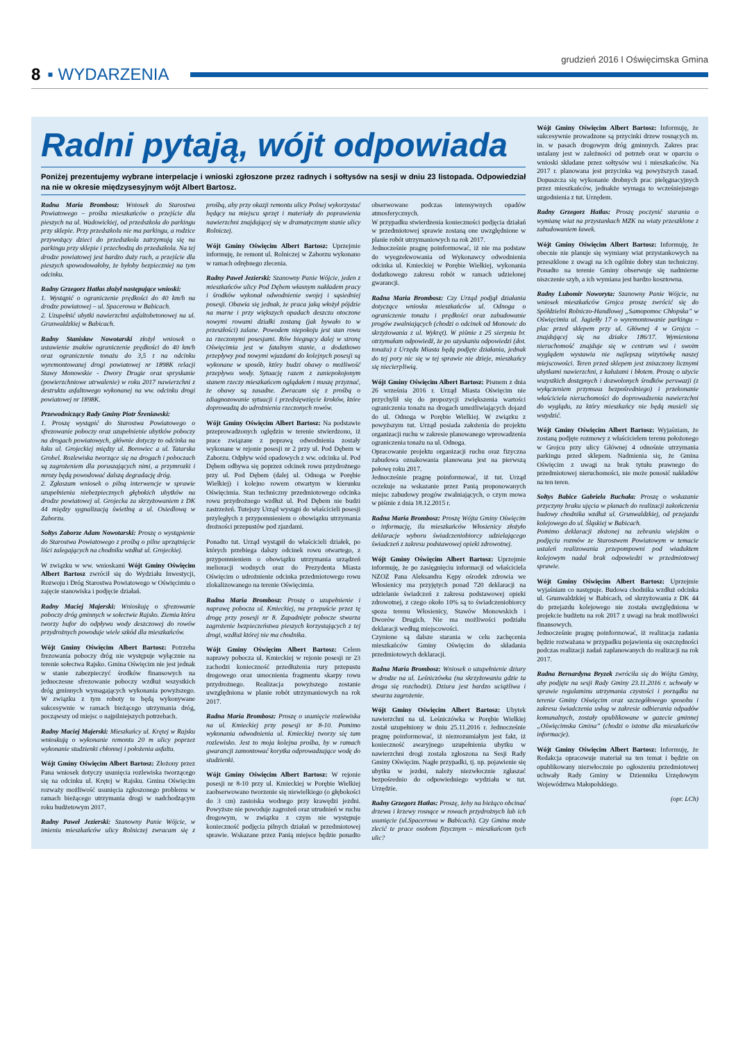grudzień 2016 I Oświęcimska Gmina
8 ▪ WYDARZENIA
Radni pytają, wójt odpowiada
Poniżej prezentujemy wybrane interpelacje i wnioski zgłoszone przez radnych i sołtysów na sesji w dniu 23 listopada. Odpowiedział na nie w okresie międzysesyjnym wójt Albert Bartosz.
Radna Maria Brombosz: Wniosek do Starostwa Powiatowego – prośba mieszkańców o przejście dla pieszych na ul. Wadowickiej, od przedszkola do parkingu przy sklepie. Przy przedszkolu nie ma parkingu, a rodzice przywożący dzieci do przedszkola zatrzymują się na parkingu przy sklepie i przechodzą do przedszkola. Na tej drodze powiatowej jest bardzo duży ruch, a przejście dla pieszych spowodowałoby, że byłoby bezpieczniej na tym odcinku.
Radny Grzegorz Hatłas złożył następujące wnioski:
1. Wystąpić o ograniczenie prędkości do 40 km/h na drodze powiatowej – ul. Spacerowa w Babicach.
2. Uzupełnić ubytki nawierzchni asfaltobetonowej na ul. Grunwaldzkiej w Babicach.
Radny Stanisław Nowotarski złożył wniosek o ustawienie znaków ograniczenie prędkości do 40 km/h oraz ograniczenie tonażu do 3,5 t na odcinku wyremontowanej drogi powiatowej nr 1898K relacji Stawy Monowskie - Dwory Drugie oraz spryskanie (powierzchniowe utrwalenie) w roku 2017 nawierzchni z destruktu asfaltowego wykonanej na ww. odcinku drogi powiatowej nr 1898K.
Przewodniczący Rady Gminy Piotr Śreniawski:
1. Proszę wystąpić do Starostwa Powiatowego o sfrezowanie poboczy oraz uzupełnienie ubytków poboczy na drogach powiatowych, głównie dotyczy to odcinka na łuku ul. Grojeckiej między ul. Borowiec a ul. Tatarska Grobel. Rozlewiska tworzące się na drogach i poboczach są zagrożeniem dla poruszających nimi, a przymrozki i mrozy będą powodować dalszą degradację dróg.
2. Zgłaszam wniosek o pilną interwencje w sprawie uzupełnienia niebezpiecznych głębokich ubytków na drodze powiatowej ul. Grojecka za skrzyżowaniem z DK 44 między sygnalizacją świetlną a ul. Osiedlową w Zaborzu.
Sołtys Zaborze Adam Nowotarski: Proszę o wystąpienie do Starostwa Powiatowego z prośbą o pilne uprzątnięcie liści zalegających na chodniku wzdłuż ul. Grojeckiej.
W związku w ww. wnioskami Wójt Gminy Oświęcim Albert Bartosz zwrócił się do Wydziału Inwestycji, Rozwoju i Dróg Starostwa Powiatowego w Oświęcimiu o zajęcie stanowiska i podjęcie działań.
Radny Maciej Majerski: Wnioskuję o sfrezowanie poboczy dróg gminnych w sołectwie Rajsko. Ziemia która tworzy bufor do odpływu wody deszczowej do rowów przydrożnych powoduje wiele szkód dla mieszkańców.
Wójt Gminy Oświęcim Albert Bartosz: Potrzeba frezowania poboczy dróg nie występuje wyłącznie na terenie sołectwa Rajsko. Gmina Oświęcim nie jest jednak w stanie zabezpieczyć środków finansowych na jednoczesne sfrezowanie poboczy wzdłuż wszystkich dróg gminnych wymagających wykonania powyższego. W związku z tym roboty te będą wykonywane sukcesywnie w ramach bieżącego utrzymania dróg, począwszy od miejsc o najpilniejszych potrzebach.
Radny Maciej Majerski: Mieszkańcy ul. Krętej w Rajsku wnioskują o wykonanie remontu 20 m ulicy poprzez wykonanie studzienki chłonnej i położenia asfaltu.
Wójt Gminy Oświęcim Albert Bartosz: Złożony przez Pana wniosek dotyczy usunięcia rozlewiska tworzącego się na odcinku ul. Krętej w Rajsku. Gmina Oświęcim rozważy możliwość usunięcia zgłoszonego problemu w ramach bieżącego utrzymania drogi w nadchodzącym roku budżetowym 2017.
Radny Paweł Jezierski: Szanowny Panie Wójcie, w imieniu mieszkańców ulicy Rolniczej zwracam się z prośbą, aby przy okazji remontu ulicy Polnej wykorzystać będący na miejscu sprzęt i materiały do poprawienia nawierzchni znajdującej się w dramatycznym stanie ulicy Rolniczej.
Wójt Gminy Oświęcim Albert Bartosz: Uprzejmie informuję, że remont ul. Rolniczej w Zaborzu wykonano w ramach odrębnego zlecenia.
Radny Paweł Jezierski: Szanowny Panie Wójcie, jeden z mieszkańców ulicy Pod Dębem własnym nakładem pracy i środków wykonał odwodnienie swojej i sąsiedniej posesji. Obawia się jednak, że praca jaką włożył pójdzie na marne i przy większych opadach deszczu otoczone nowymi rowami działki zostaną (jak bywało to w przeszłości) zalane. Powodem niepokoju jest stan rowu za rzeczonymi posesjami. Rów biegnący dalej w stronę Oświęcimia jest w fatalnym stanie, a dodatkowo przepływy pod nowymi wjazdami do kolejnych posesji są wykonane w sposób, który budzi obawy o możliwość przepływu wody. Sytuację razem z zaniepokojonym stanem rzeczy mieszkańcem oglądałem i muszę przyznać, że obawy są zasadne. Zwracam się z prośbą o zdiagnozowanie sytuacji i przedsięwzięcie kroków, które doprowadzą do udrożnienia rzeczonych rowów.
Wójt Gminy Oświęcim Albert Bartosz: Na podstawie przeprowadzonych oględzin w terenie stwierdzono, iż prace związane z poprawą odwodnienia zostały wykonane w rejonie posesji nr 2 przy ul. Pod Dębem w Zaborzu. Odpływ wód opadowych z ww. odcinka ul. Pod Dębem odbywa się poprzez odcinek rowu przydrożnego przy ul. Pod Dębem (dalej ul. Odnoga w Porębie Wielkiej) i kolejno rowem otwartym w kierunku Oświęcimia. Stan techniczny przedmiotowego odcinka rowu przydrożnego wzdłuż ul. Pod Dębem nie budzi zastrzeżeń. Tutejszy Urząd wystąpi do właścicieli posesji przyległych z przypomnieniem o obowiązku utrzymania drożności przepustów pod zjazdami.
Ponadto tut. Urząd wystąpił do właścicieli działek, po których przebiega dalszy odcinek rowu otwartego, z przypomnieniem o obowiązku utrzymania urządzeń melioracji wodnych oraz do Prezydenta Miasta Oświęcim o udrożnienie odcinka przedmiotowego rowu zlokalizowanego na terenie Oświęcimia.
Radna Maria Brombosz: Proszę o uzupełnienie i naprawę pobocza ul. Kmieckiej, na przepuście przez tę drogę przy posesji nr 8. Zapadnięte pobocze stwarza zagrożenie bezpieczeństwa pieszych korzystających z tej drogi, wzdłuż której nie ma chodnika.
Wójt Gminy Oświęcim Albert Bartosz: Celem naprawy pobocza ul. Kmieckiej w rejonie posesji nr 23 zachodzi konieczność przedłużenia rury przepustu drogowego oraz umocnienia fragmentu skarpy rowu przydrożnego. Realizacja powyższego zostanie uwzględniona w planie robót utrzymaniowych na rok 2017.
Radna Maria Brombosz: Proszę o usunięcie rozlewiska na ul. Kmieckiej przy posesji nr 8-10. Pomimo wykonania odwodnienia ul. Kmieckiej tworzy się tam rozlewisko. Jest to moja kolejna prośba, by w ramach gwarancji zamontować korytka odprowadzające wodę do studzienki.
Wójt Gminy Oświęcim Albert Bartosz: W rejonie posesji nr 8-10 przy ul. Kmieckiej w Porębie Wielkiej zaobserwowano tworzenie się niewielkiego (o głębokości do 3 cm) zastoiska wodnego przy krawędzi jezdni. Powyższe nie powoduje zagrożeń oraz utrudnień w ruchu drogowym, w związku z czym nie występuje konieczność podjęcia pilnych działań w przedmiotowej sprawie. Wskazane przez Panią miejsce będzie ponadto obserwowane podczas intensywnych opadów atmosferycznych.
W przypadku stwierdzenia konieczności podjęcia działań w przedmiotowej sprawie zostaną one uwzględnione w planie robót utrzymaniowych na rok 2017.
Jednocześnie pragnę poinformować, iż nie ma podstaw do wyegzekwowania od Wykonawcy odwodnienia odcinka ul. Kmieckiej w Porębie Wielkiej, wykonania dodatkowego zakresu robót w ramach udzielonej gwarancji.
Radna Maria Brombosz: Czy Urząd podjął działania dotyczące wniosku mieszkańców ul. Odnoga o ograniczenie tonażu i prędkości oraz zabudowanie progów zwalniających (chodzi o odcinek od Monowic do skrzyżowania z ul. Wykręt). W piśmie z 25 sierpnia br. otrzymałam odpowiedź, że po uzyskaniu odpowiedzi (dot. tonażu) z Urzędu Miasta będą podjęte działania, jednak do tej pory nic się w tej sprawie nie dzieje, mieszkańcy się niecierpliwią.
Wójt Gminy Oświęcim Albert Bartosz: Pismem z dnia 26 września 2016 r. Urząd Miasta Oświęcim nie przychylił się do propozycji zwiększenia wartości ograniczenia tonażu na drogach umożliwiających dojazd do ul. Odnoga w Porębie Wielkiej. W związku z powyższym tut. Urząd posiada założenia do projektu organizacji ruchu w zakresie planowanego wprowadzenia ograniczenia tonażu na ul. Odnoga.
Opracowanie projektu organizacji ruchu oraz fizyczna zabudowa oznakowania planowana jest na pierwszą połowę roku 2017.
Jednocześnie pragnę poinformować, iż tut. Urząd oczekuje na wskazanie przez Panią proponowanych miejsc zabudowy progów zwalniających, o czym mowa w piśmie z dnia 18.12.2015 r.
Radna Maria Brombosz: Proszę Wójta Gminy Oświęcim o informację, ilu mieszkańców Włosienicy złożyło deklaracje wyboru świadczeniobiorcy udzielającego świadczeń z zakresu podstawowej opieki zdrowotnej.
Wójt Gminy Oświęcim Albert Bartosz: Uprzejmie informuję, że po zasięgnięciu informacji od właściciela NZOZ Pana Aleksandra Kępy ośrodek zdrowia we Włosienicy ma przyjętych ponad 720 deklaracji na udzielanie świadczeń z zakresu podstawowej opieki zdrowotnej, z czego około 10% są to świadczeniobiorcy spoza terenu Włosienicy, Stawów Monowskich i Dworów Drugich. Nie ma możliwości podziału deklaracji według miejscowości.
Czynione są dalsze starania w celu zachęcenia mieszkańców Gminy Oświęcim do składania przedmiotowych deklaracji.
Radna Maria Brombosz: Wniosek o uzupełnienie dziury w drodze na ul. Leśniczówka (na skrzyżowaniu gdzie ta droga się rozchodzi). Dziura jest bardzo uciążliwa i stwarza zagrożenie.
Wójt Gminy Oświęcim Albert Bartosz: Ubytek nawierzchni na ul. Leśniczówka w Porębie Wielkiej został uzupełniony w dniu 25.11.2016 r. Jednocześnie pragnę poinformować, iż niezrozumiałym jest fakt, iż konieczność awaryjnego uzupełnienia ubytku w nawierzchni drogi została zgłoszona na Sesji Rady Gminy Oświęcim. Nagłe przypadki, tj. np. pojawienie się ubytku w jezdni, należy niezwłocznie zgłaszać bezpośrednio do odpowiedniego wydziału w tut. Urzędzie.
Radny Grzegorz Hatłas: Proszę, żeby na bieżąco obcinać drzewa i krzewy rosnące w rowach przydrożnych lub ich usunięcie (ul.Spacerowa w Babicach). Czy Gmina może zlecić te prace osobom fizycznym – mieszkańcom tych ulic?
Wójt Gminy Oświęcim Albert Bartosz: Informuję, że sukcesywnie prowadzone są przycinki drzew rosnących m. in. w pasach drogowym dróg gminnych. Zakres prac ustalany jest w zależności od potrzeb oraz w oparciu o wnioski składane przez sołtysów wsi i mieszkańców. Na 2017 r. planowana jest przycinka wg powyższych zasad. Dopuszcza się wykonanie drobnych prac pielęgnacyjnych przez mieszkańców, jednakże wymaga to wcześniejszego uzgodnienia z tut. Urzędem.
Radny Grzegorz Hatłas: Proszę poczynić starania o wymianę wiat na przystankach MZK na wiaty przeszklone z zabudowaniem ławek.
Wójt Gminy Oświęcim Albert Bartosz: Informuję, że obecnie nie planuje się wymiany wiat przystankowych na przeszklone z uwagi na ich ogólnie dobry stan techniczny. Ponadto na terenie Gminy obserwuje się nadmierne niszczenie szyb, a ich wymiana jest bardzo kosztowna.
Radny Lubomir Noworyta: Szanowny Panie Wójcie, na wniosek mieszkańców Grojca proszę zwrócić się do Spółdzielni Rolniczo-Handlowej „Samopomoc Chłopska” w Oświęcimiu ul. Jagiełły 17 o wyremontowanie parkingu – plac przed sklepem przy ul. Głównej 4 w Grojcu – znajdującej się na działce 186/17. Wymieniona nieruchomość znajduje się w centrum wsi i swoim wyglądem wystawia nie najlepszą wizytówkę naszej miejscowości. Teren przed sklepem jest zniszczony licznymi ubytkami nawierzchni, z kałużami i błotem. Proszę o użycie wszystkich dostępnych i dozwolonych środków perswazji (z wyłączeniem przymusu bezpośredniego) i przekonanie właściciela nieruchomości do doprowadzenia nawierzchni do wyglądu, za który mieszkańcy nie będą musieli się wstydzić.
Wójt Gminy Oświęcim Albert Bartosz: Wyjaśniam, że zostaną podjęte rozmowy z właścicielem terenu położonego w Grojcu przy ulicy Głównej 4 odnośnie utrzymania parkingu przed sklepem. Nadmienia się, że Gmina Oświęcim z uwagi na brak tytułu prawnego do przedmiotowej nieruchomości, nie może ponosić nakładów na ten teren.
Sołtys Babice Gabriela Buchała: Proszę o wskazanie przyczyny braku ujęcia w planach do realizacji zakończenia budowy chodnika wzdłuż ul. Grunwaldzkiej, od przejazdu kolejowego do ul. Śląskiej w Babicach.
Pomimo deklaracji złożonej na zebraniu wiejskim o podjęciu rozmów ze Starostwem Powiatowym w temacie ustaleń realizowania przepompowni pod wiaduktem kolejowym nadal brak odpowiedzi w przedmiotowej sprawie.
Wójt Gminy Oświęcim Albert Bartosz: Uprzejmie wyjaśniam co następuje. Budowa chodnika wzdłuż odcinka ul. Grunwaldzkiej w Babicach, od skrzyżowania z DK 44 do przejazdu kolejowego nie została uwzględniona w projekcie budżetu na rok 2017 z uwagi na brak możliwości finansowych.
Jednocześnie pragnę poinformować, iż realizacja zadania będzie rozważana w przypadku pojawienia się oszczędności podczas realizacji zadań zaplanowanych do realizacji na rok 2017.
Radna Bernardyna Bryzek zwróciła się do Wójta Gminy, aby podjęte na sesji Rady Gminy 23.11.2016 r. uchwały w sprawie regulaminu utrzymania czystości i porządku na terenie Gminy Oświęcim oraz szczegółowego sposobu i zakresu świadczenia usług w zakresie odbierania odpadów komunalnych, zostały opublikowane w gazecie gminnej „Oświęcimska Gmina” (chodzi o istotne dla mieszkańców informacje).
Wójt Gminy Oświęcim Albert Bartosz: Informuję, że Redakcja opracowuje materiał na ten temat i będzie on opublikowany niezwłocznie po ogłoszeniu przedmiotowej uchwały Rady Gminy w Dzienniku Urzędowym Województwa Małopolskiego.
(opr. LCh)